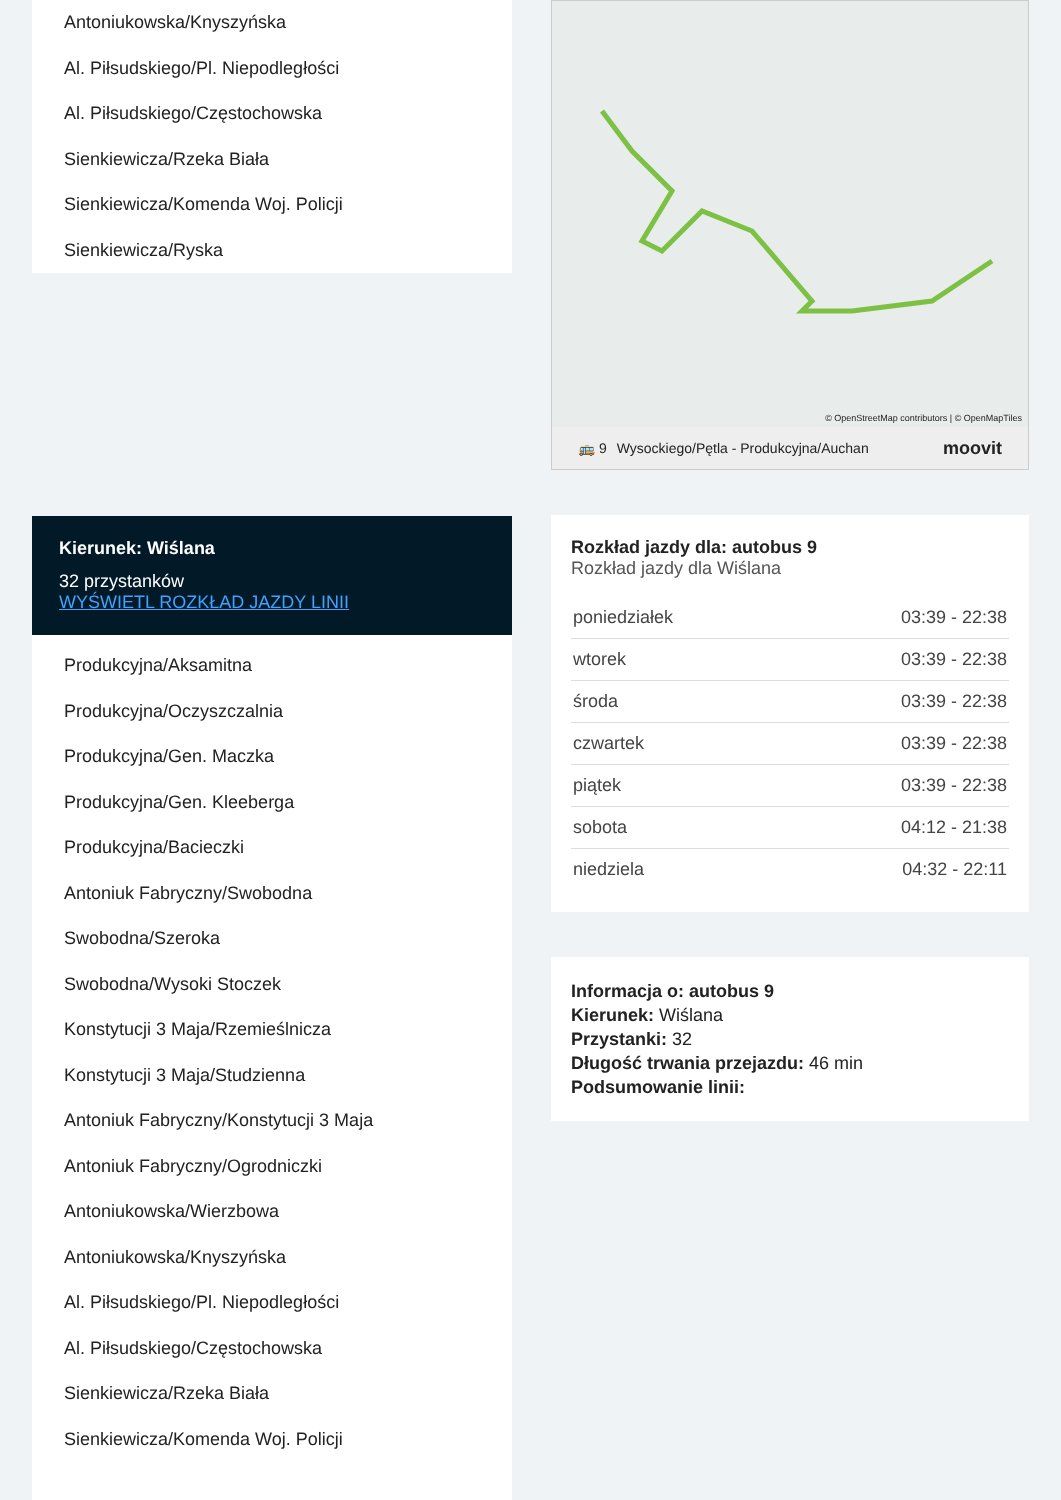Antoniukowska/Knyszyńska
Al. Piłsudskiego/Pl. Niepodległości
Al. Piłsudskiego/Częstochowska
Sienkiewicza/Rzeka Biała
Sienkiewicza/Komenda Woj. Policji
Sienkiewicza/Ryska
Kierunek: Wiślana
32 przystanków
WYŚWIETL ROZKŁAD JAZDY LINII
Produkcyjna/Aksamitna
Produkcyjna/Oczyszczalnia
Produkcyjna/Gen. Maczka
Produkcyjna/Gen. Kleeberga
Produkcyjna/Bacieczki
Antoniuk Fabryczny/Swobodna
Swobodna/Szeroka
Swobodna/Wysoki Stoczek
Konstytucji 3 Maja/Rzemieślnicza
Konstytucji 3 Maja/Studzienna
Antoniuk Fabryczny/Konstytucji 3 Maja
Antoniuk Fabryczny/Ogrodniczki
Antoniukowska/Wierzbowa
Antoniukowska/Knyszyńska
Al. Piłsudskiego/Pl. Niepodległości
Al. Piłsudskiego/Częstochowska
Sienkiewicza/Rzeka Biała
Sienkiewicza/Komenda Woj. Policji
© OpenStreetMap contributors | © OpenMapTiles
🚌 9 Wysockiego/Pętla - Produkcyjna/Auchan moovit
Rozkład jazdy dla: autobus 9
Rozkład jazdy dla Wiślana
| poniedziałek | 03:39 - 22:38 |
| wtorek | 03:39 - 22:38 |
| środa | 03:39 - 22:38 |
| czwartek | 03:39 - 22:38 |
| piątek | 03:39 - 22:38 |
| sobota | 04:12 - 21:38 |
| niedziela | 04:32 - 22:11 |
Informacja o: autobus 9
Kierunek: Wiślana
Przystanki: 32
Długość trwania przejazdu: 46 min
Podsumowanie linii: